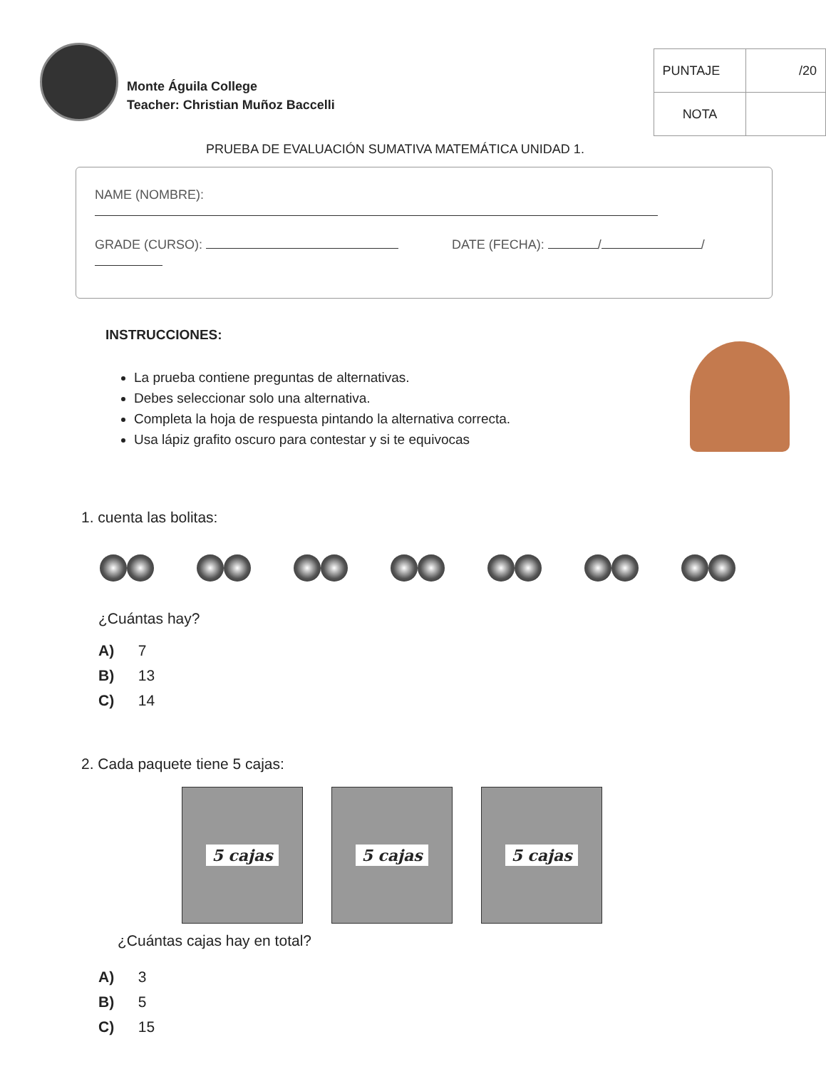Monte Águila College
Teacher: Christian Muñoz Baccelli
| PUNTAJE | /20 |
| NOTA | |
PRUEBA DE EVALUACIÓN SUMATIVA MATEMÁTICA UNIDAD 1.
NAME (NOMBRE):
GRADE (CURSO): DATE (FECHA): / /
INSTRUCCIONES:
La prueba contiene preguntas de alternativas.
Debes seleccionar solo una alternativa.
Completa la hoja de respuesta pintando la alternativa correcta.
Usa lápiz grafito oscuro para contestar y si te equivocas
1. cuenta las bolitas:
¿Cuántas hay?
A) 7
B) 13
C) 14
2. Cada paquete tiene 5 cajas:
5 cajas 5 cajas 5 cajas
¿Cuántas cajas hay en total?
A) 3
B) 5
C) 15